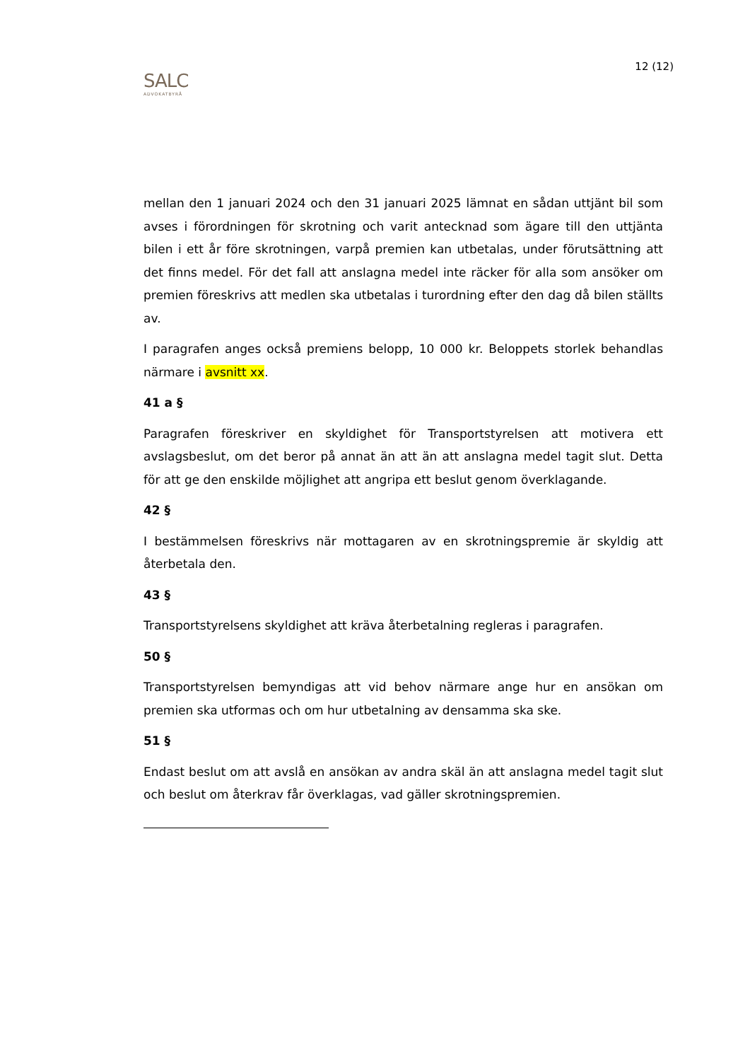SALC
ADVOKATBYRÅ
12 (12)
mellan den 1 januari 2024 och den 31 januari 2025 lämnat en sådan uttjänt bil som avses i förordningen för skrotning och varit antecknad som ägare till den uttjänta bilen i ett år före skrotningen, varpå premien kan utbetalas, under förutsättning att det finns medel. För det fall att anslagna medel inte räcker för alla som ansöker om premien föreskrivs att medlen ska utbetalas i turordning efter den dag då bilen ställts av.
I paragrafen anges också premiens belopp, 10 000 kr. Beloppets storlek behandlas närmare i avsnitt xx.
41 a §
Paragrafen föreskriver en skyldighet för Transportstyrelsen att motivera ett avslagsbeslut, om det beror på annat än att än att anslagna medel tagit slut. Detta för att ge den enskilde möjlighet att angripa ett beslut genom överklagande.
42 §
I bestämmelsen föreskrivs när mottagaren av en skrotningspremie är skyldig att återbetala den.
43 §
Transportstyrelsens skyldighet att kräva återbetalning regleras i paragrafen.
50 §
Transportstyrelsen bemyndigas att vid behov närmare ange hur en ansökan om premien ska utformas och om hur utbetalning av densamma ska ske.
51 §
Endast beslut om att avslå en ansökan av andra skäl än att anslagna medel tagit slut och beslut om återkrav får överklagas, vad gäller skrotningspremien.